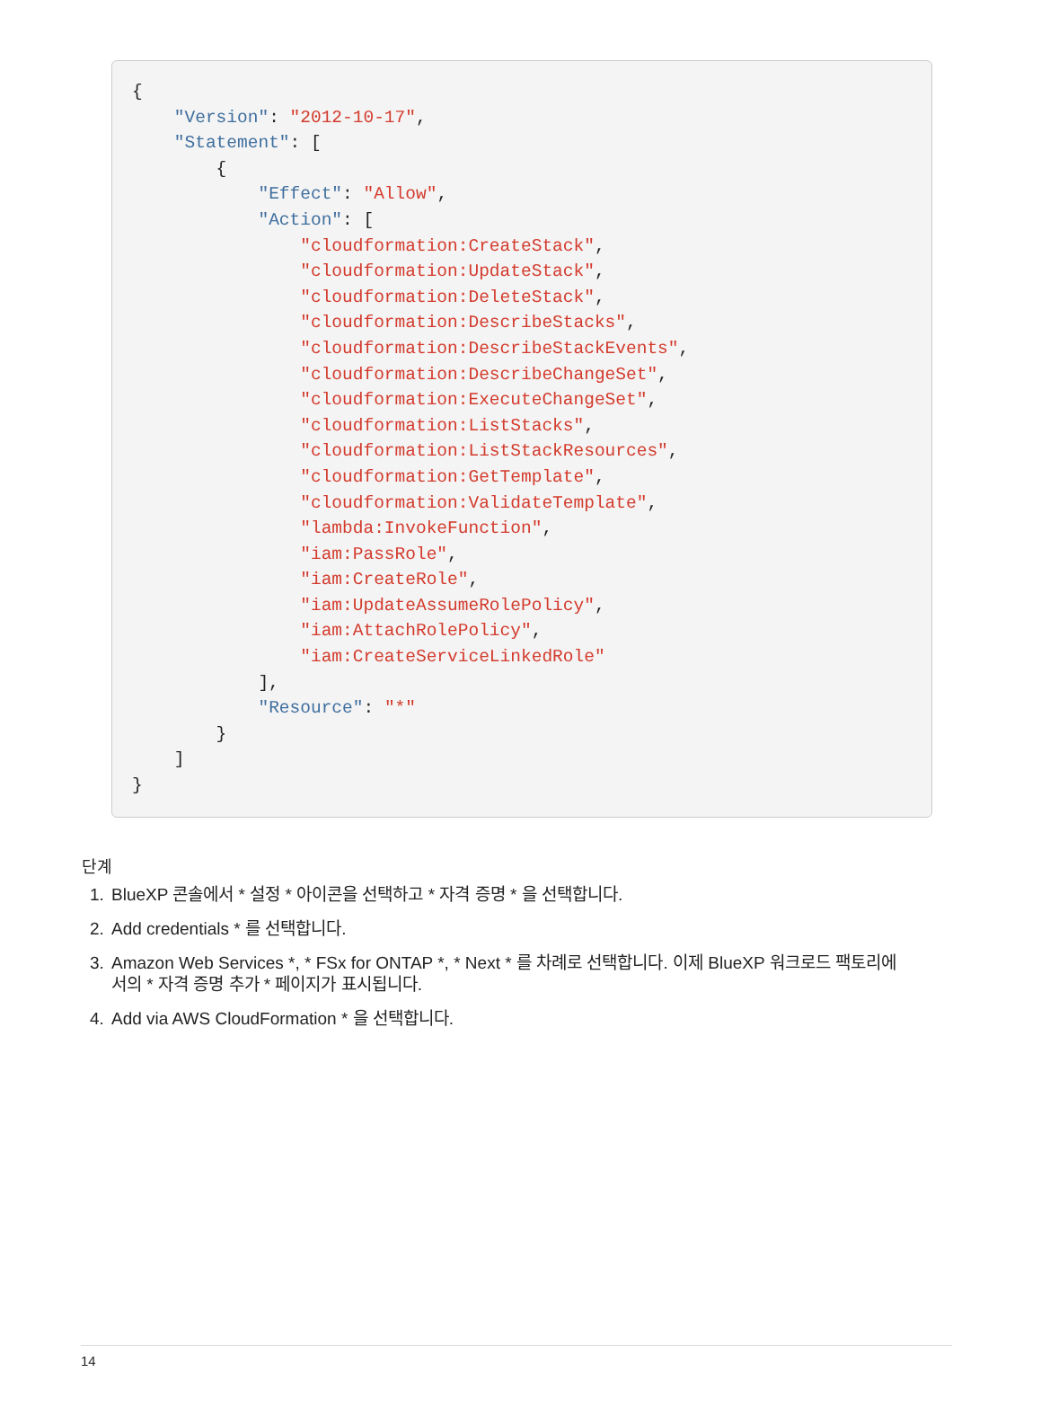{
    "Version": "2012-10-17",
    "Statement": [
        {
            "Effect": "Allow",
            "Action": [
                "cloudformation:CreateStack",
                "cloudformation:UpdateStack",
                "cloudformation:DeleteStack",
                "cloudformation:DescribeStacks",
                "cloudformation:DescribeStackEvents",
                "cloudformation:DescribeChangeSet",
                "cloudformation:ExecuteChangeSet",
                "cloudformation:ListStacks",
                "cloudformation:ListStackResources",
                "cloudformation:GetTemplate",
                "cloudformation:ValidateTemplate",
                "lambda:InvokeFunction",
                "iam:PassRole",
                "iam:CreateRole",
                "iam:UpdateAssumeRolePolicy",
                "iam:AttachRolePolicy",
                "iam:CreateServiceLinkedRole"
            ],
            "Resource": "*"
        }
    ]
}
단계
1. BlueXP 콘솔에서 * 설정 * 아이콘을 선택하고 * 자격 증명 * 을 선택합니다.
2. Add credentials * 를 선택합니다.
3. Amazon Web Services *, * FSx for ONTAP *, * Next * 를 차례로 선택합니다. 이제 BlueXP 워크로드 팩토리에서의 * 자격 증명 추가 * 페이지가 표시됩니다.
4. Add via AWS CloudFormation * 을 선택합니다.
14